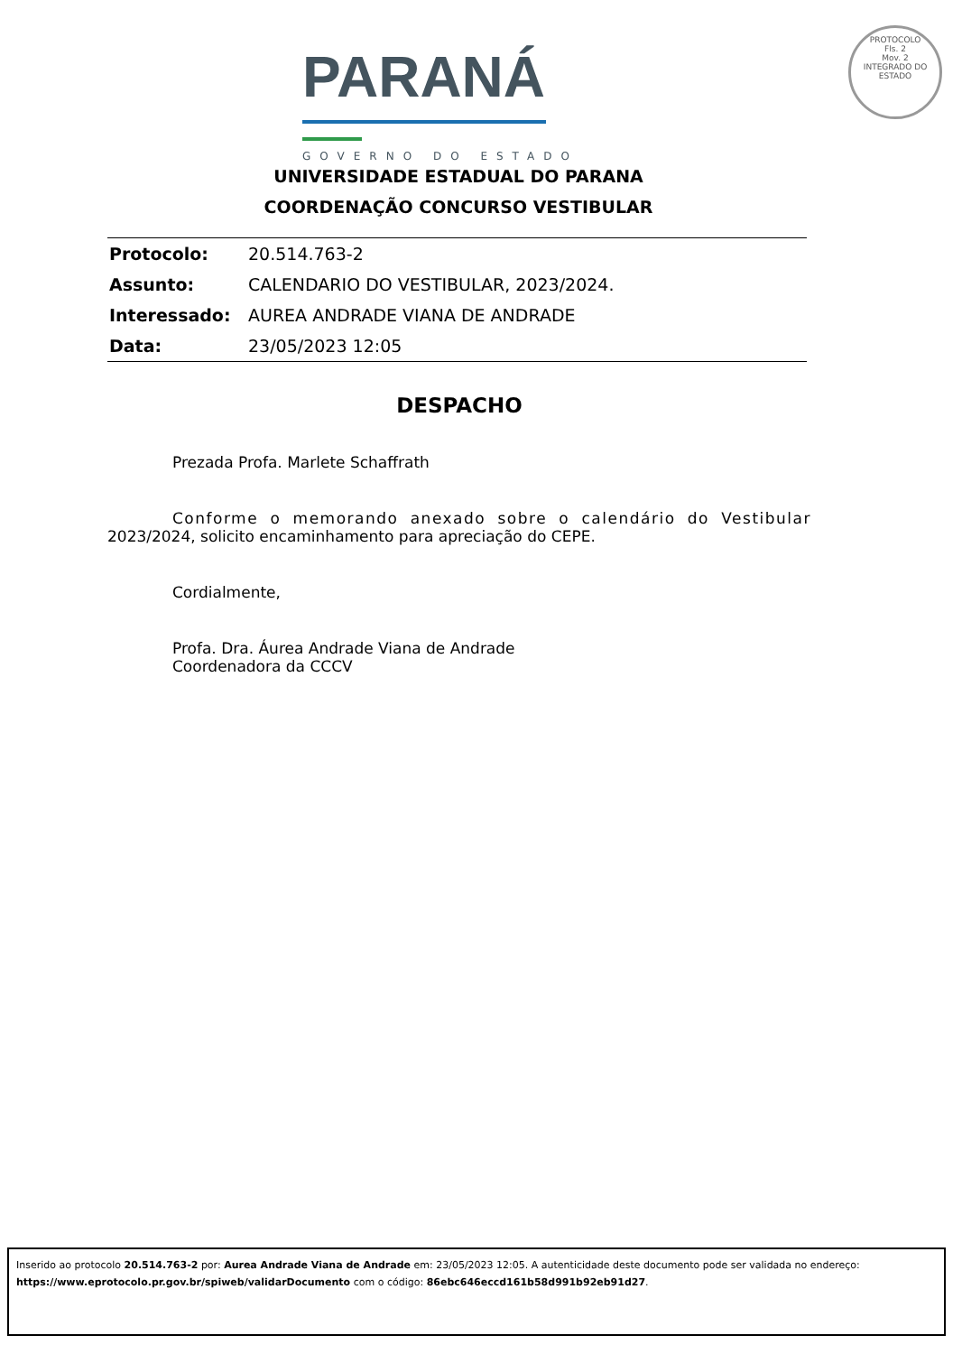PARANÁ
GOVERNO DO ESTADO
PROTOCOLO
Fls. 2
Mov. 2
INTEGRADO DO ESTADO
UNIVERSIDADE ESTADUAL DO PARANA
COORDENAÇÃO CONCURSO VESTIBULAR
| Protocolo: | 20.514.763-2 |
| Assunto: | CALENDARIO DO VESTIBULAR, 2023/2024. |
| Interessado: | AUREA ANDRADE VIANA DE ANDRADE |
| Data: | 23/05/2023 12:05 |
DESPACHO
Prezada Profa. Marlete Schaffrath
Conforme o memorando anexado sobre o calendário do Vestibular 2023/2024, solicito encaminhamento para apreciação do CEPE.
Cordialmente,
Profa. Dra. Áurea Andrade Viana de Andrade
Coordenadora da CCCV
Inserido ao protocolo 20.514.763-2 por: Aurea Andrade Viana de Andrade em: 23/05/2023 12:05. A autenticidade deste documento pode ser validada no endereço:
https://www.eprotocolo.pr.gov.br/spiweb/validarDocumento com o código: 86ebc646eccd161b58d991b92eb91d27.